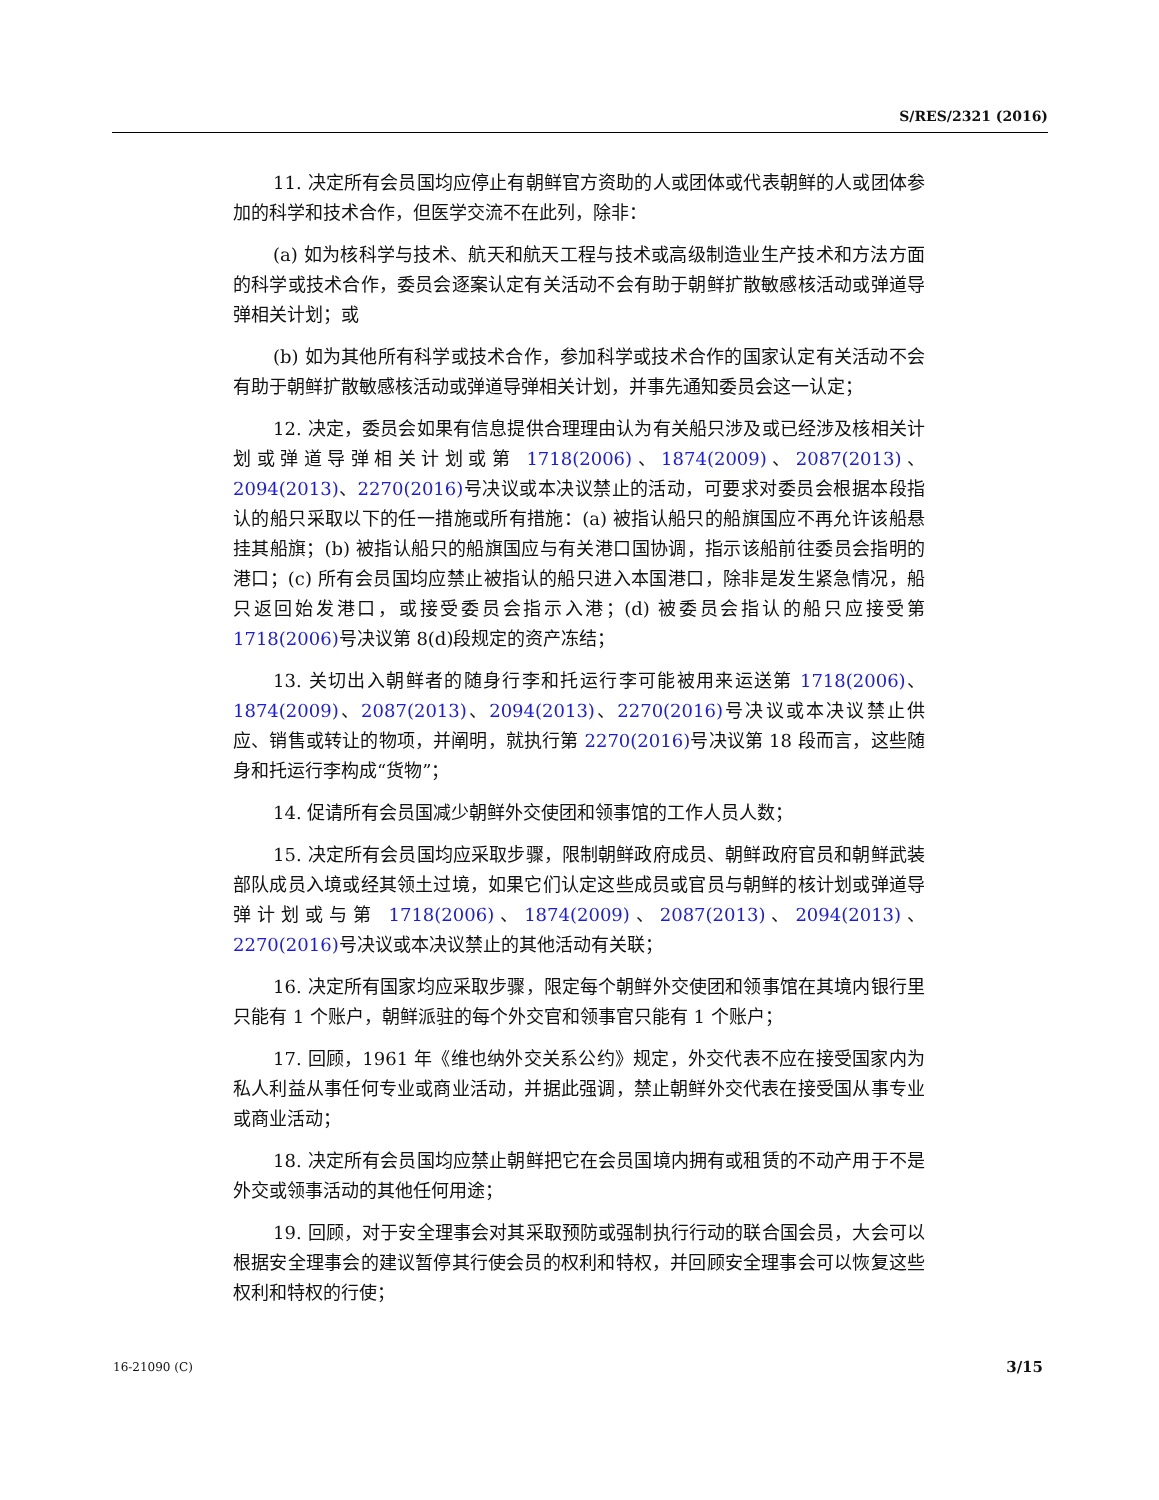S/RES/2321 (2016)
11. 决定所有会员国均应停止有朝鲜官方资助的人或团体或代表朝鲜的人或团体参加的科学和技术合作，但医学交流不在此列，除非：
(a) 如为核科学与技术、航天和航天工程与技术或高级制造业生产技术和方法方面的科学或技术合作，委员会逐案认定有关活动不会有助于朝鲜扩散敏感核活动或弹道导弹相关计划；或
(b) 如为其他所有科学或技术合作，参加科学或技术合作的国家认定有关活动不会有助于朝鲜扩散敏感核活动或弹道导弹相关计划，并事先通知委员会这一认定；
12. 决定，委员会如果有信息提供合理理由认为有关船只涉及或已经涉及核相关计划或弹道导弹相关计划或第 1718(2006)、1874(2009)、2087(2013)、2094(2013)、2270(2016) 号决议或本决议禁止的活动，可要求对委员会根据本段指认的船只采取以下的任一措施或所有措施：(a) 被指认船只的船旗国应不再允许该船悬挂其船旗；(b) 被指认船只的船旗国应与有关港口国协调，指示该船前往委员会指明的港口；(c) 所有会员国均应禁止被指认的船只进入本国港口，除非是发生紧急情况，船只返回始发港口，或接受委员会指示入港；(d) 被委员会指认的船只应接受第 1718(2006) 号决议第 8(d)段规定的资产冻结；
13. 关切出入朝鲜者的随身行李和托运行李可能被用来运送第 1718(2006)、1874(2009)、2087(2013)、2094(2013)、2270(2016) 号决议或本决议禁止供应、销售或转让的物项，并阐明，就执行第 2270(2016) 号决议第 18 段而言，这些随身和托运行李构成“货物”；
14. 促请所有会员国减少朝鲜外交使团和领事馆的工作人员人数；
15. 决定所有会员国均应采取步骤，限制朝鲜政府成员、朝鲜政府官员和朝鲜武装部队成员入境或经其领土过境，如果它们认定这些成员或官员与朝鲜的核计划或弹道导弹计划或与第 1718(2006)、1874(2009)、2087(2013)、2094(2013)、2270(2016) 号决议或本决议禁止的其他活动有关联；
16. 决定所有国家均应采取步骤，限定每个朝鲜外交使团和领事馆在其境内银行里只能有 1 个账户，朝鲜派驻的每个外交官和领事官只能有 1 个账户；
17. 回顾，1961 年《维也纳外交关系公约》规定，外交代表不应在接受国家内为私人利益从事任何专业或商业活动，并据此强调，禁止朝鲜外交代表在接受国从事专业或商业活动；
18. 决定所有会员国均应禁止朝鲜把它在会员国境内拥有或租赁的不动产用于不是外交或领事活动的其他任何用途；
19. 回顾，对于安全理事会对其采取预防或强制执行行动的联合国会员，大会可以根据安全理事会的建议暂停其行使会员的权利和特权，并回顾安全理事会可以恢复这些权利和特权的行使；
16-21090 (C) 3/15